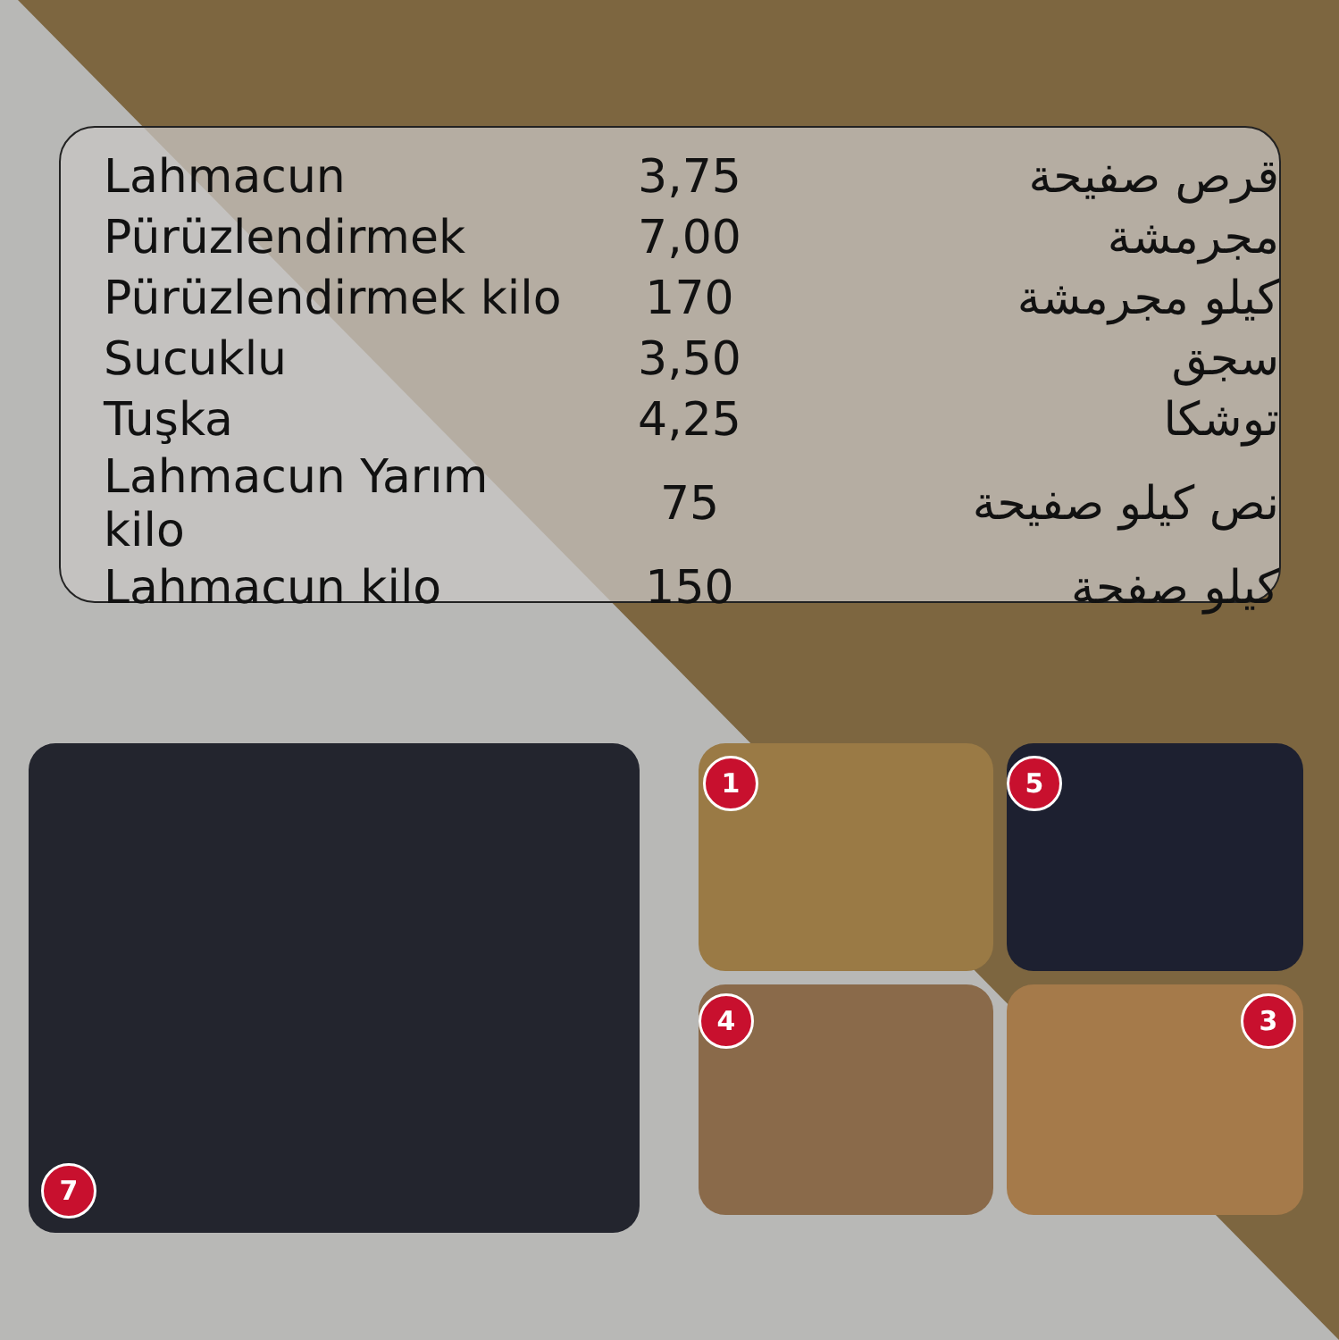| Lahmacun | 3,75 | قرص صفيحة |
| Pürüzlendirmek | 7,00 | مجرمشة |
| Pürüzlendirmek kilo | 170 | كيلو مجرمشة |
| Sucuklu | 3,50 | سجق |
| Tuşka | 4,25 | توشكا |
| Lahmacun Yarım kilo | 75 | نص كيلو صفيحة |
| Lahmacun kilo | 150 | كيلو صفحة |
7 1 5
4 3